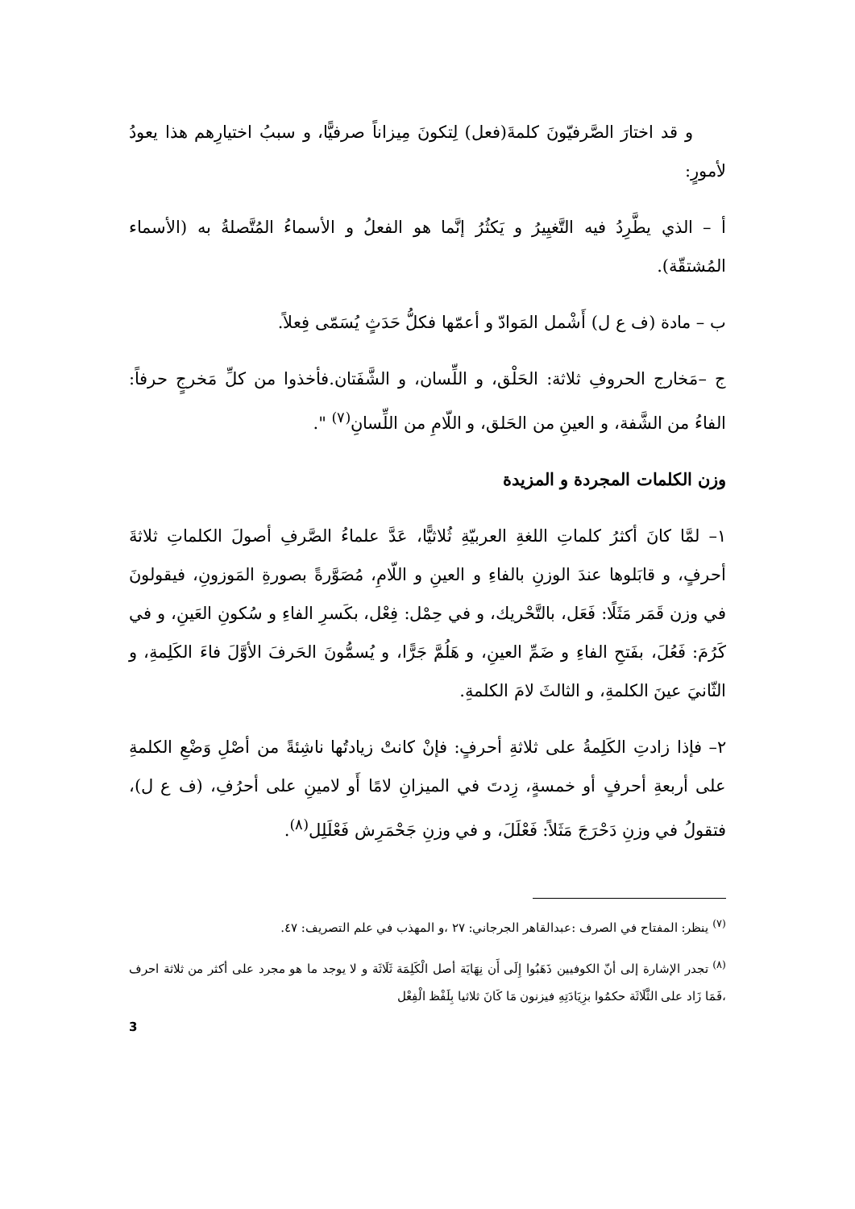و قد اختارَ الصَّرفيّونَ كلمةَ(فعل) لِتكونَ مِيزاناً صرفيًّا، و سببُ اختيارِهم هذا يعودُ لأمورٍ:
أ – الذي يطَّرِدُ فيه التَّغيِيرُ و يَكثُرُ إنَّما هو الفعلُ و الأسماءُ المُتَّصلةُ به (الأسماء المُشتقّة).
ب – مادة (ف ع ل) أَشْمل المَوادّ و أعمّها فكلُّ حَدَثٍ يُسَمّى فِعلاً.
ج –مَخارج الحروفِ ثلاثة: الحَلْق، و اللِّسان، و الشَّفَتان.فأخذوا من كلِّ مَخرجٍ حرفاً: الفاءُ من الشَّفة، و العينِ من الحَلق، و اللّامِ من اللِّسانِ<sup>(٧)</sup> ".
وزن الكلمات المجردة و المزيدة
١– لمَّا كانَ أكثرُ كلماتِ اللغةِ العربيّةِ ثُلاثيًّا، عَدَّ علماءُ الصَّرفِ أصولَ الكلماتِ ثلاثةَ أحرفٍ، و قابَلوها عندَ الوزنِ بالفاءِ و العينِ و اللّامِ، مُصَوَّرةً بصورةِ المَوزونِ، فيقولونَ في وزن قَمَر مَثَلًا: فَعَل، بالتَّحْريك، و في حِمْل: فِعْل، بكَسرِ الفاءِ و سُكونِ العَينِ، و في كَرُمَ: فَعُلَ، بفَتحِ الفاءِ و ضَمِّ العينِ، و هَلُمَّ جَرًّا، و يُسمُّونَ الحَرفَ الأوَّلَ فاءَ الكَلِمةِ، و الثّانيَ عينَ الكلمةِ، و الثالثَ لامَ الكلمةِ.
٢– فإذا زادتِ الكَلِمةُ على ثلاثةِ أحرفٍ: فإنْ كانتْ زيادتُها ناشِئةً من أصْلِ وَضْعِ الكلمةِ على أربعةِ أحرفٍ أو خمسةٍ، زِدتَ في الميزانِ لامًا أَو لامينِ على أحرُفِ، (ف ع ل)، فتقولُ في وزنِ دَحْرَجَ مَثَلاً: فَعْلَلَ، و في وزنِ جَحْمَرِش فَعْلَلِل<sup>(٨)</sup>.
<sup>(٧)</sup> ينظر: المفتاح في الصرف :عبدالقاهر الجرجاني: ٢٧ ،و المهذب في علم التصريف: ٤٧.
<sup>(٨)</sup> تجدر الإشارة إلى أنّ الكوفيين ذَهَبُوا إِلَى أَن نِهَايَة أصل الْكَلِمَة ثَلَاثَة و لا يوجد ما هو مجرد على أكثر من ثلاثة احرف ،فَمَا زَاد على الثَّلَاثَة حكمُوا بزِيَادَتِهِ فيزنون مَا كَانَ ثلاثيا بِلَفْظ الْفِعْل
3